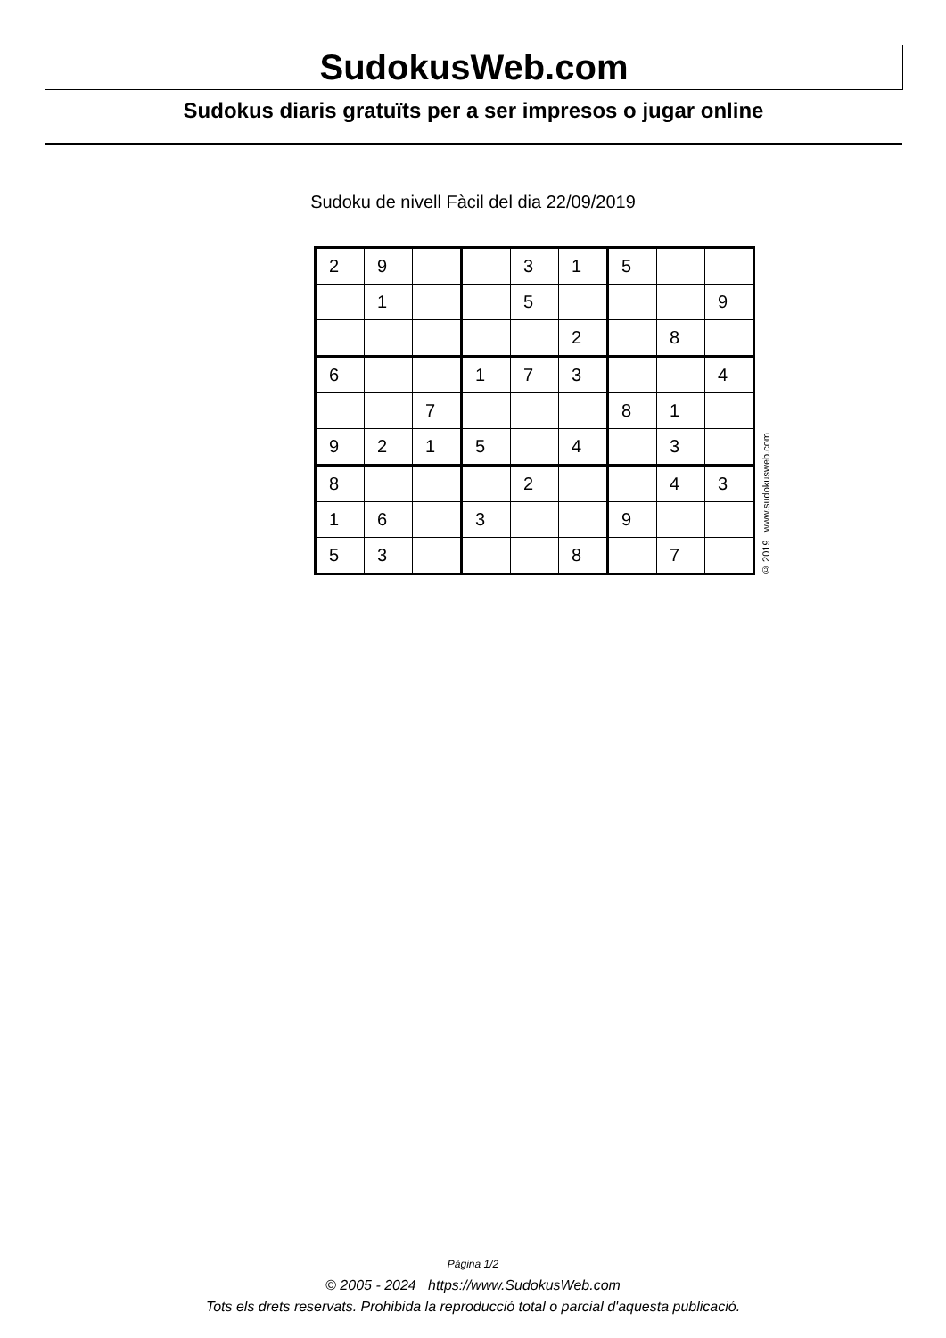SudokusWeb.com
Sudokus diaris gratuïts per a ser impresos o jugar online
Sudoku de nivell Fàcil del dia 22/09/2019
| 2 | 9 | | | 3 | 1 | 5 | | |
| | 1 | | | 5 | | | | 9 |
| | | | | | 2 | | 8 | |
| 6 | | | 1 | 7 | 3 | | | 4 |
| | | 7 | | | | 8 | 1 | |
| 9 | 2 | 1 | 5 | | 4 | | 3 | |
| 8 | | | | 2 | | | 4 | 3 |
| 1 | 6 | | 3 | | | 9 | | |
| 5 | 3 | | | | 8 | | 7 | |
© 2019 www.sudokusweb.com
Pàgina 1/2
© 2005 - 2024 https://www.SudokusWeb.com
Tots els drets reservats. Prohibida la reproducció total o parcial d'aquesta publicació.